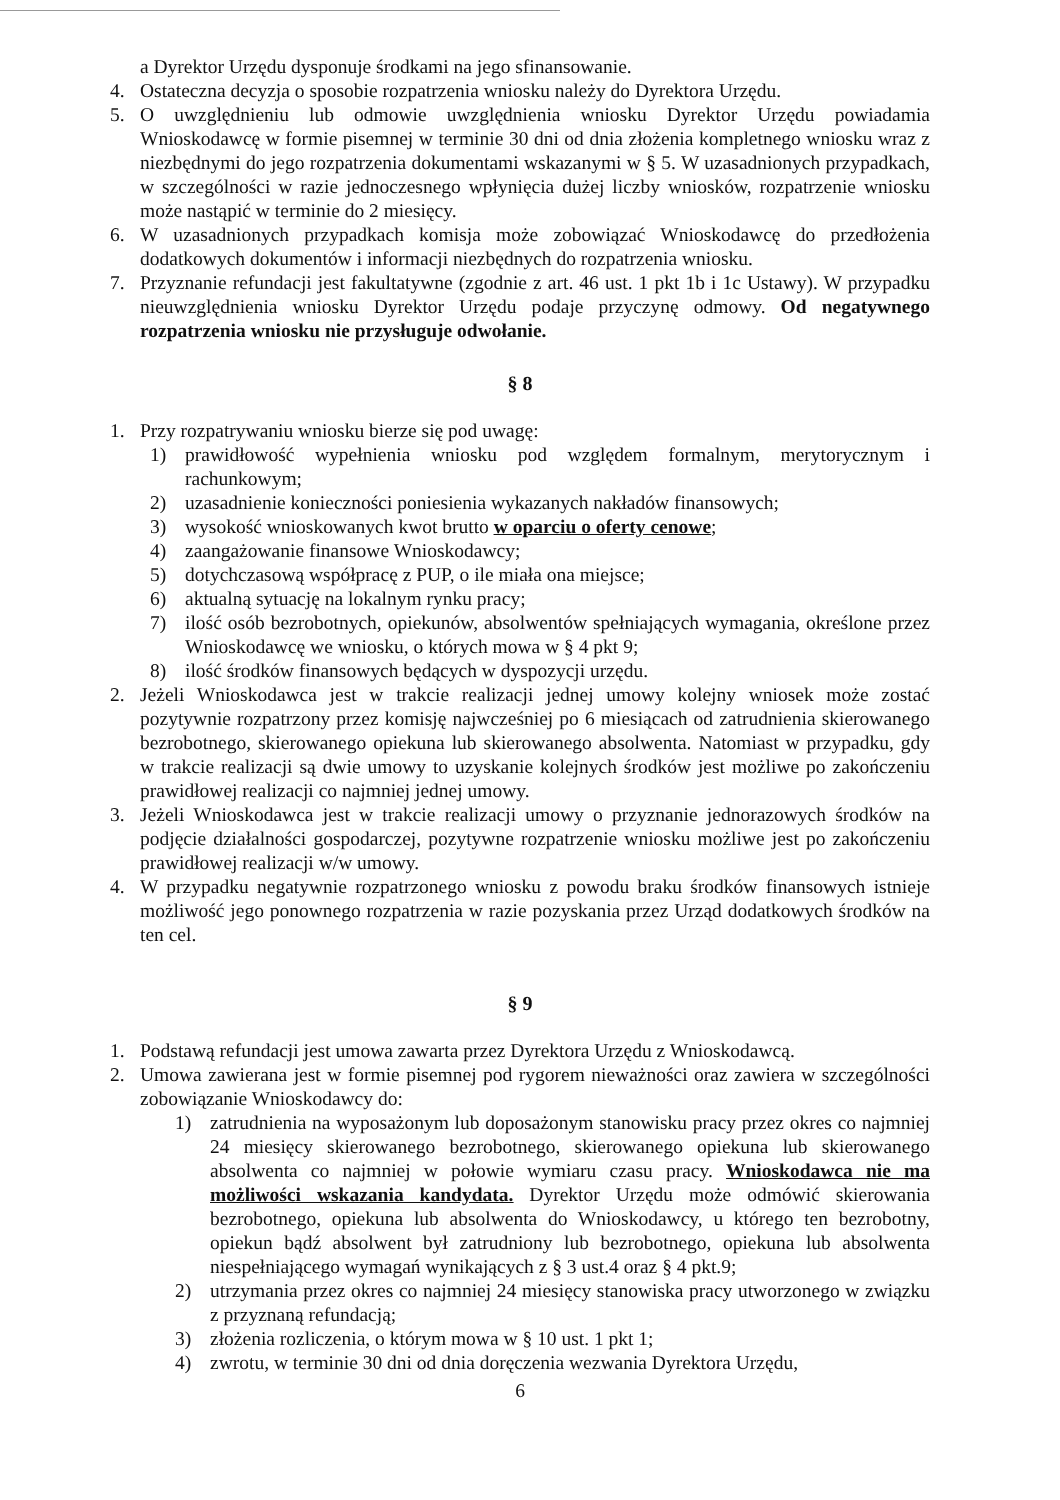a Dyrektor Urzędu dysponuje środkami na jego sfinansowanie.
4. Ostateczna decyzja o sposobie rozpatrzenia wniosku należy do Dyrektora Urzędu.
5. O uwzględnieniu lub odmowie uwzględnienia wniosku Dyrektor Urzędu powiadamia Wnioskodawcę w formie pisemnej w terminie 30 dni od dnia złożenia kompletnego wniosku wraz z niezbędnymi do jego rozpatrzenia dokumentami wskazanymi w § 5. W uzasadnionych przypadkach, w szczególności w razie jednoczesnego wpłynięcia dużej liczby wniosków, rozpatrzenie wniosku może nastąpić w terminie do 2 miesięcy.
6. W uzasadnionych przypadkach komisja może zobowiązać Wnioskodawcę do przedłożenia dodatkowych dokumentów i informacji niezbędnych do rozpatrzenia wniosku.
7. Przyznanie refundacji jest fakultatywne (zgodnie z art. 46 ust. 1 pkt 1b i 1c Ustawy). W przypadku nieuwzględnienia wniosku Dyrektor Urzędu podaje przyczynę odmowy. Od negatywnego rozpatrzenia wniosku nie przysługuje odwołanie.
§ 8
1. Przy rozpatrywaniu wniosku bierze się pod uwagę:
1) prawidłowość wypełnienia wniosku pod względem formalnym, merytorycznym i rachunkowym;
2) uzasadnienie konieczności poniesienia wykazanych nakładów finansowych;
3) wysokość wnioskowanych kwot brutto w oparciu o oferty cenowe;
4) zaangażowanie finansowe Wnioskodawcy;
5) dotychczasową współpracę z PUP, o ile miała ona miejsce;
6) aktualną sytuację na lokalnym rynku pracy;
7) ilość osób bezrobotnych, opiekunów, absolwentów spełniających wymagania, określone przez Wnioskodawcę we wniosku, o których mowa w § 4 pkt 9;
8) ilość środków finansowych będących w dyspozycji urzędu.
2. Jeżeli Wnioskodawca jest w trakcie realizacji jednej umowy kolejny wniosek może zostać pozytywnie rozpatrzony przez komisję najwcześniej po 6 miesiącach od zatrudnienia skierowanego bezrobotnego, skierowanego opiekuna lub skierowanego absolwenta. Natomiast w przypadku, gdy w trakcie realizacji są dwie umowy to uzyskanie kolejnych środków jest możliwe po zakończeniu prawidłowej realizacji co najmniej jednej umowy.
3. Jeżeli Wnioskodawca jest w trakcie realizacji umowy o przyznanie jednorazowych środków na podjęcie działalności gospodarczej, pozytywne rozpatrzenie wniosku możliwe jest po zakończeniu prawidłowej realizacji w/w umowy.
4. W przypadku negatywnie rozpatrzonego wniosku z powodu braku środków finansowych istnieje możliwość jego ponownego rozpatrzenia w razie pozyskania przez Urząd dodatkowych środków na ten cel.
§ 9
1. Podstawą refundacji jest umowa zawarta przez Dyrektora Urzędu z Wnioskodawcą.
2. Umowa zawierana jest w formie pisemnej pod rygorem nieważności oraz zawiera w szczególności zobowiązanie Wnioskodawcy do:
1) zatrudnienia na wyposażonym lub doposażonym stanowisku pracy przez okres co najmniej 24 miesięcy skierowanego bezrobotnego, skierowanego opiekuna lub skierowanego absolwenta co najmniej w połowie wymiaru czasu pracy. Wnioskodawca nie ma możliwości wskazania kandydata. Dyrektor Urzędu może odmówić skierowania bezrobotnego, opiekuna lub absolwenta do Wnioskodawcy, u którego ten bezrobotny, opiekun bądź absolwent był zatrudniony lub bezrobotnego, opiekuna lub absolwenta niespełniającego wymagań wynikających z § 3 ust.4 oraz § 4 pkt.9;
2) utrzymania przez okres co najmniej 24 miesięcy stanowiska pracy utworzonego w związku z przyznaną refundacją;
3) złożenia rozliczenia, o którym mowa w § 10 ust. 1 pkt 1;
4) zwrotu, w terminie 30 dni od dnia doręczenia wezwania Dyrektora Urzędu,
6